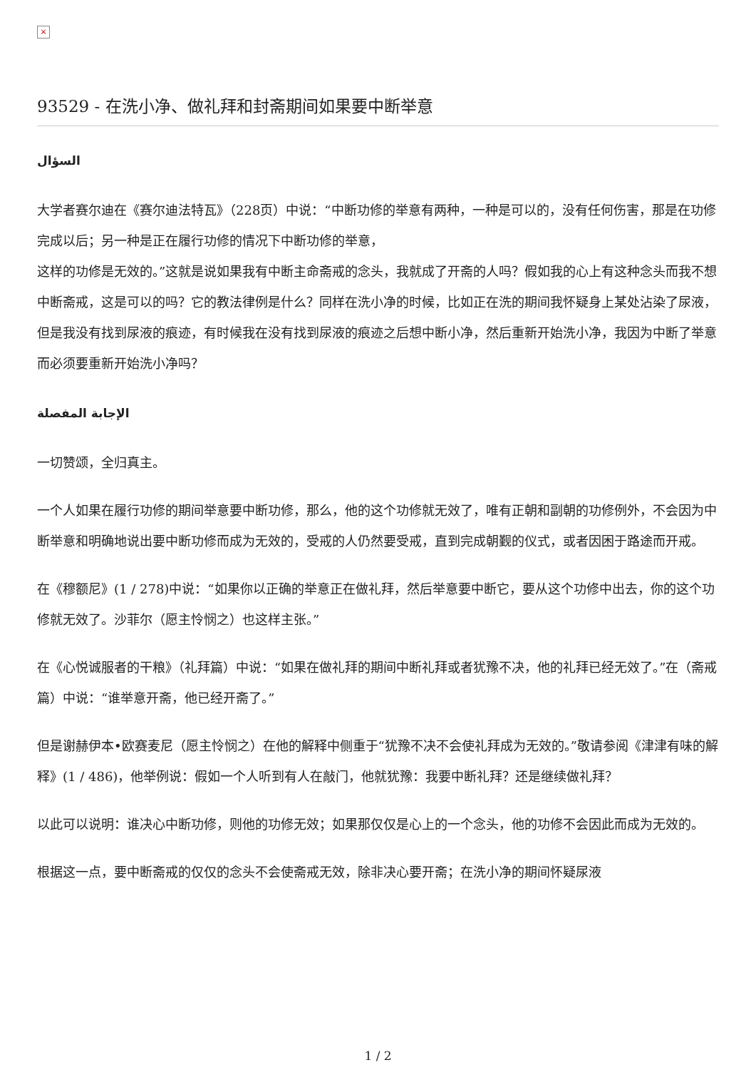×
93529 - 在洗小净、做礼拜和封斋期间如果要中断举意
السؤال
大学者赛尔迪在《赛尔迪法特瓦》（228页）中说：“中断功修的举意有两种，一种是可以的，没有任何伤害，那是在功修完成以后；另一种是正在履行功修的情况下中断功修的举意，
这样的功修是无效的。”这就是说如果我有中断主命斋戒的念头，我就成了开斋的人吗？假如我的心上有这种念头而我不想中断斋戒，这是可以的吗？它的教法律例是什么？同样在洗小净的时候，比如正在洗的期间我怀疑身上某处沾染了尿液，但是我没有找到尿液的痕迹，有时候我在没有找到尿液的痕迹之后想中断小净，然后重新开始洗小净，我因为中断了举意而必须要重新开始洗小净吗？
الإجابة المفصلة
一切赞颂，全归真主。
一个人如果在履行功修的期间举意要中断功修，那么，他的这个功修就无效了，唯有正朝和副朝的功修例外，不会因为中断举意和明确地说出要中断功修而成为无效的，受戒的人仍然要受戒，直到完成朝觐的仪式，或者因困于路途而开戒。
在《穆额尼》(1 / 278)中说：“如果你以正确的举意正在做礼拜，然后举意要中断它，要从这个功修中出去，你的这个功修就无效了。沙菲尔（愿主怜悯之）也这样主张。”
在《心悦诚服者的干粮》（礼拜篇）中说：“如果在做礼拜的期间中断礼拜或者犹豫不决，他的礼拜已经无效了。”在（斋戒篇）中说：“谁举意开斋，他已经开斋了。”
但是谢赫伊本•欧赛麦尼（愿主怜悯之）在他的解释中侧重于“犹豫不决不会使礼拜成为无效的。”敬请参阅《津津有味的解释》(1 / 486)，他举例说：假如一个人听到有人在敲门，他就犹豫：我要中断礼拜？还是继续做礼拜？
以此可以说明：谁决心中断功修，则他的功修无效；如果那仅仅是心上的一个念头，他的功修不会因此而成为无效的。
根据这一点，要中断斋戒的仅仅的念头不会使斋戒无效，除非决心要开斋；在洗小净的期间怀疑尿液
1 / 2